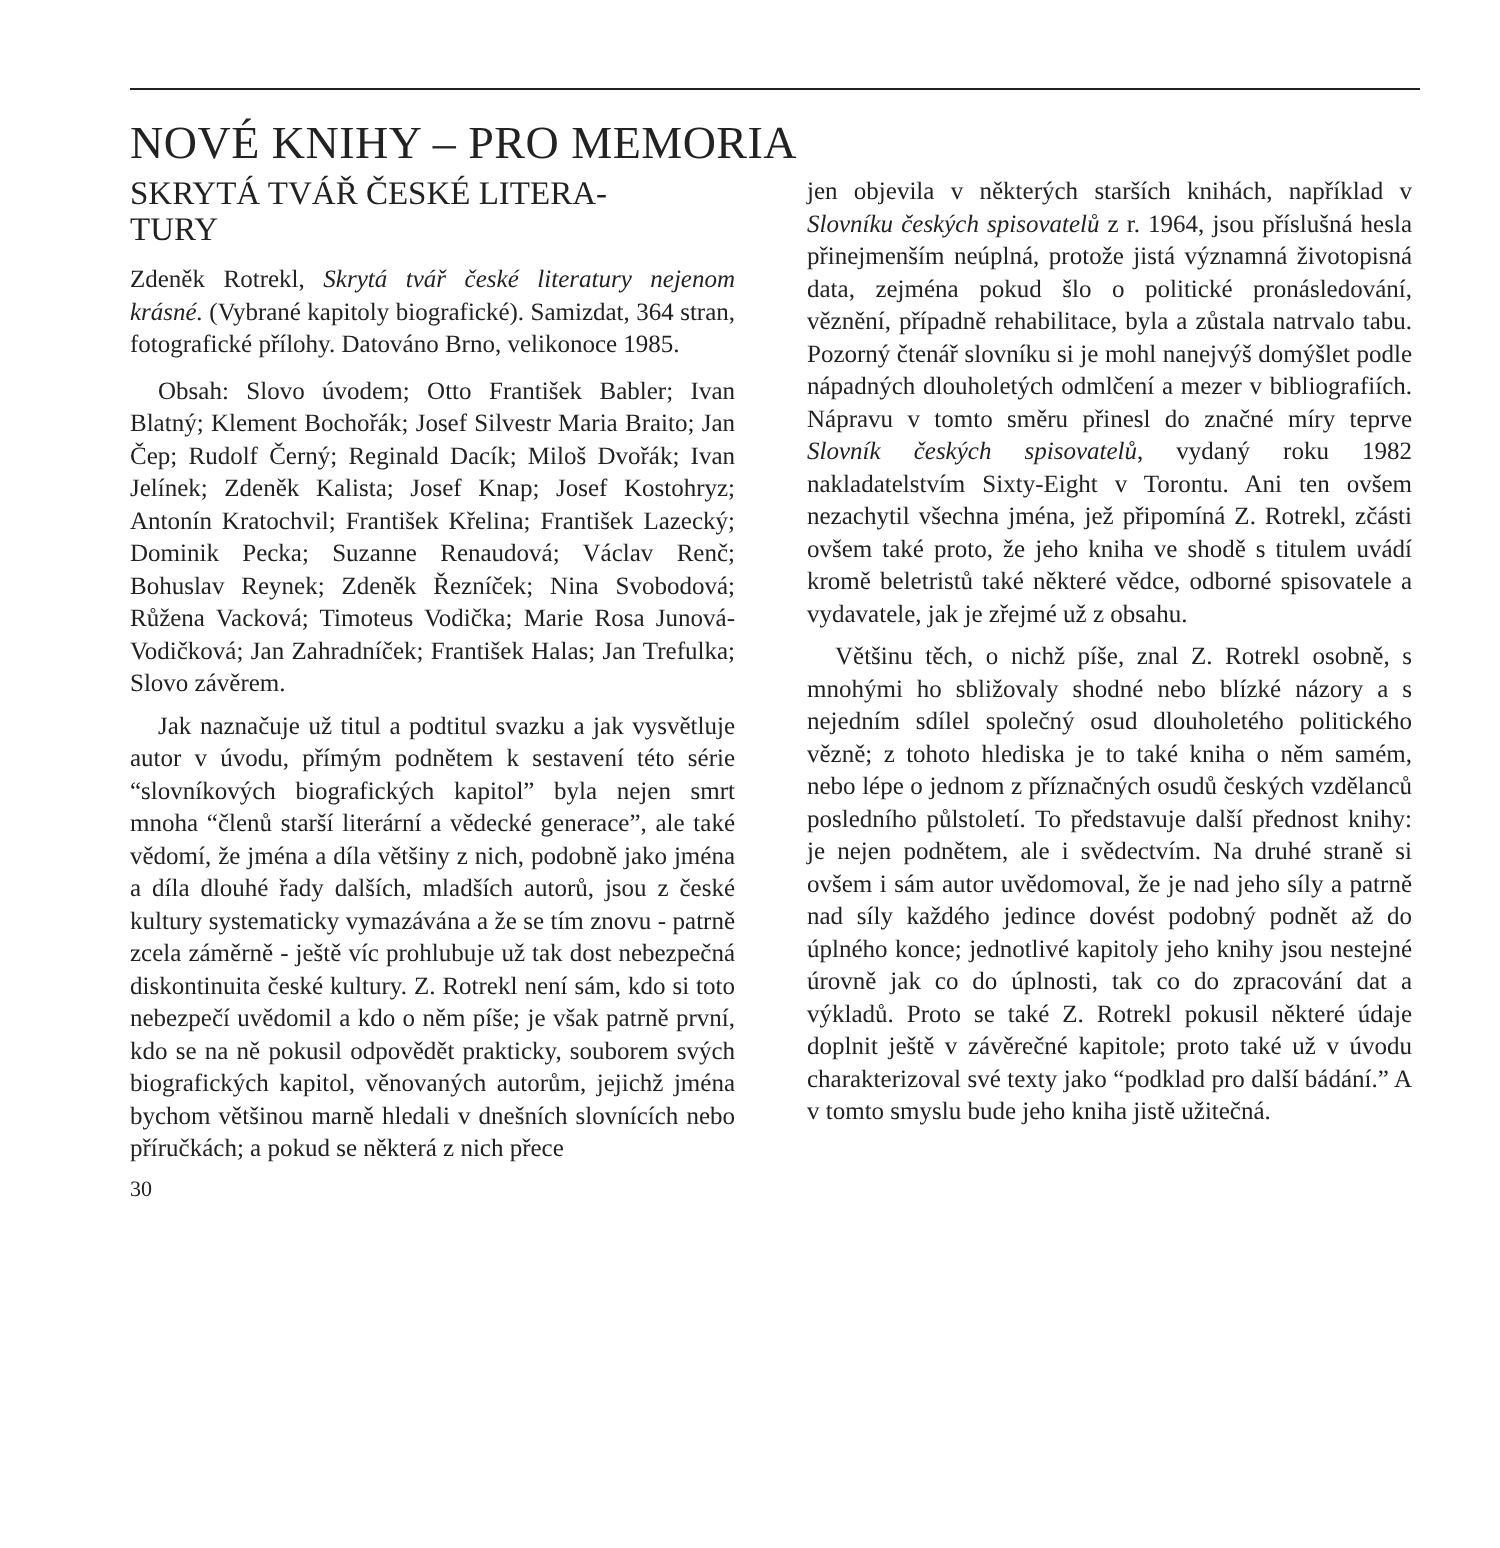NOVÉ KNIHY – PRO MEMORIA
SKRYTÁ TVÁŘ ČESKÉ LITERA-
TURY
Zdeněk Rotrekl, Skrytá tvář české literatury nejenom krásné. (Vybrané kapitoly biografické). Samizdat, 364 stran, fotografické přílohy. Datováno Brno, velikonoce 1985.
Obsah: Slovo úvodem; Otto František Babler; Ivan Blatný; Klement Bochořák; Josef Silvestr Maria Braito; Jan Čep; Rudolf Černý; Reginald Dacík; Miloš Dvořák; Ivan Jelínek; Zdeněk Kalista; Josef Knap; Josef Kostohryz; Antonín Kratochvil; František Křelina; František Lazecký; Dominik Pecka; Suzanne Renaudová; Václav Renč; Bohuslav Reynek; Zdeněk Řezníček; Nina Svobodová; Růžena Vacková; Timoteus Vodička; Marie Rosa Junová-Vodičková; Jan Zahradníček; František Halas; Jan Trefulka; Slovo závěrem.
Jak naznačuje už titul a podtitul svazku a jak vysvětluje autor v úvodu, přímým podnětem k sestavení této série “slovníkových biografických kapitol” byla nejen smrt mnoha “členů starší literární a vědecké generace”, ale také vědomí, že jména a díla většiny z nich, podobně jako jména a díla dlouhé řady dalších, mladších autorů, jsou z české kultury systematicky vymazávána a že se tím znovu - patrně zcela záměrně - ještě víc prohlubuje už tak dost nebezpečná diskontinuita české kultury. Z. Rotrekl není sám, kdo si toto nebezpečí uvědomil a kdo o něm píše; je však patrně první, kdo se na ně pokusil odpovědět prakticky, souborem svých biografických kapitol, věnovaných autorům, jejichž jména bychom většinou marně hledali v dnešních slovnících nebo příručkách; a pokud se některá z nich přece
30
jen objevila v některých starších knihách, například v Slovníku českých spisovatelů z r. 1964, jsou příslušná hesla přinejmenším neúplná, protože jistá významná životopisná data, zejména pokud šlo o politické pronásledování, věznění, případně rehabilitace, byla a zůstala natrvalo tabu. Pozorný čtenář slovníku si je mohl nanejvýš domýšlet podle nápadných dlouholetých odmlčení a mezer v bibliografiích. Nápravu v tomto směru přinesl do značné míry teprve Slovník českých spisovatelů, vydaný roku 1982 nakladatelstvím Sixty-Eight v Torontu. Ani ten ovšem nezachytil všechna jména, jež připomíná Z. Rotrekl, zčásti ovšem také proto, že jeho kniha ve shodě s titulem uvádí kromě beletristů také některé vědce, odborné spisovatele a vydavatele, jak je zřejmé už z obsahu.
Většinu těch, o nichž píše, znal Z. Rotrekl osobně, s mnohými ho sbližovaly shodné nebo blízké názory a s nejedním sdílel společný osud dlouholetého politického vězně; z tohoto hlediska je to také kniha o něm samém, nebo lépe o jednom z příznačných osudů českých vzdělanců posledního půlstoletí. To představuje další přednost knihy: je nejen podnětem, ale i svědectvím. Na druhé straně si ovšem i sám autor uvědomoval, že je nad jeho síly a patrně nad síly každého jedince dovést podobný podnět až do úplného konce; jednotlivé kapitoly jeho knihy jsou nestejné úrovně jak co do úplnosti, tak co do zpracování dat a výkladů. Proto se také Z. Rotrekl pokusil některé údaje doplnit ještě v závěrečné kapitole; proto také už v úvodu charakterizoval své texty jako “podklad pro další bádání.” A v tomto smyslu bude jeho kniha jistě užitečná.